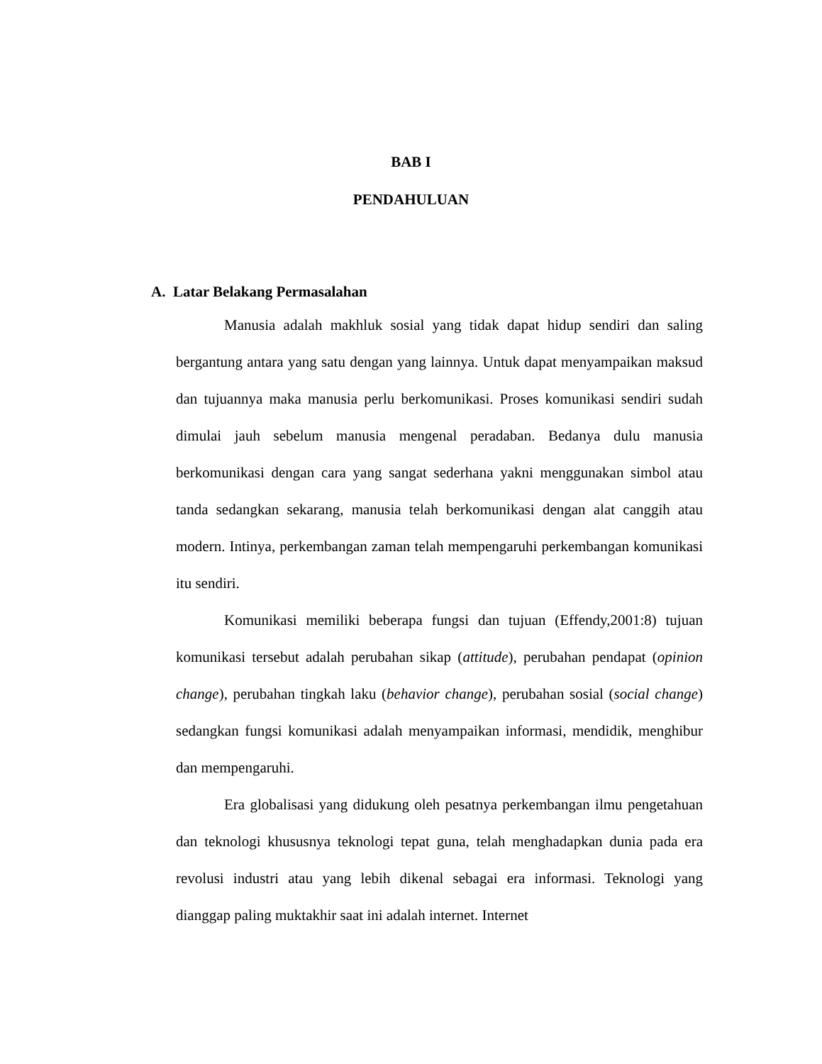BAB I
PENDAHULUAN
A. Latar Belakang Permasalahan
Manusia adalah makhluk sosial yang tidak dapat hidup sendiri dan saling bergantung antara yang satu dengan yang lainnya. Untuk dapat menyampaikan maksud dan tujuannya maka manusia perlu berkomunikasi. Proses komunikasi sendiri sudah dimulai jauh sebelum manusia mengenal peradaban. Bedanya dulu manusia berkomunikasi dengan cara yang sangat sederhana yakni menggunakan simbol atau tanda sedangkan sekarang, manusia telah berkomunikasi dengan alat canggih atau modern. Intinya, perkembangan zaman telah mempengaruhi perkembangan komunikasi itu sendiri.
Komunikasi memiliki beberapa fungsi dan tujuan (Effendy,2001:8) tujuan komunikasi tersebut adalah perubahan sikap (attitude), perubahan pendapat (opinion change), perubahan tingkah laku (behavior change), perubahan sosial (social change) sedangkan fungsi komunikasi adalah menyampaikan informasi, mendidik, menghibur dan mempengaruhi.
Era globalisasi yang didukung oleh pesatnya perkembangan ilmu pengetahuan dan teknologi khususnya teknologi tepat guna, telah menghadapkan dunia pada era revolusi industri atau yang lebih dikenal sebagai era informasi. Teknologi yang dianggap paling muktakhir saat ini adalah internet. Internet